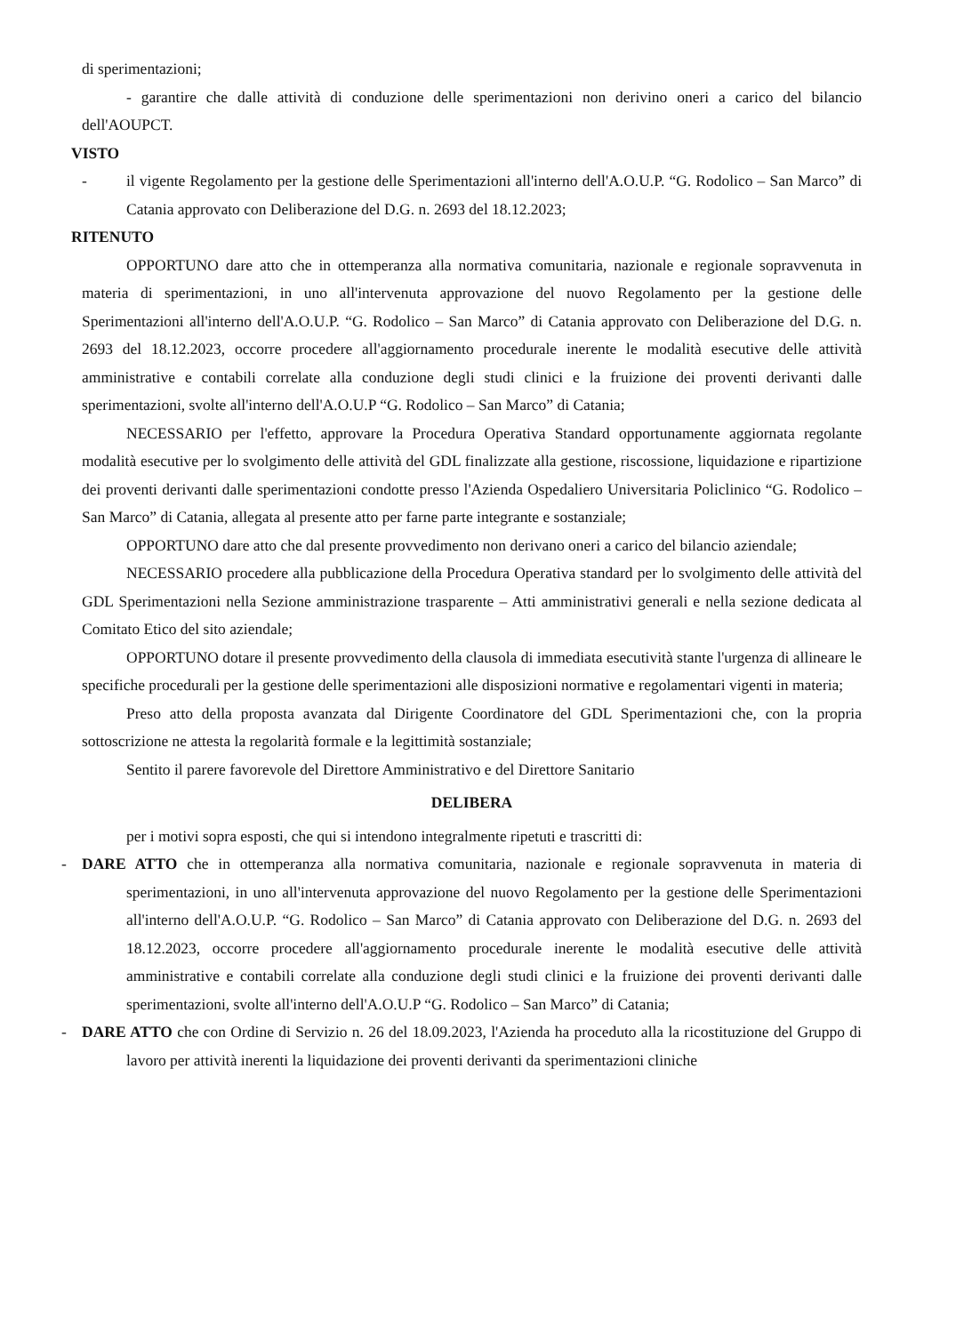di sperimentazioni;
- garantire che dalle attività di conduzione delle sperimentazioni non derivino oneri a carico del bilancio dell'AOUPCT.
VISTO
- il vigente Regolamento per la gestione delle Sperimentazioni all'interno dell'A.O.U.P. “G. Rodolico – San Marco” di Catania approvato con Deliberazione del D.G. n. 2693 del 18.12.2023;
RITENUTO
OPPORTUNO dare atto che in ottemperanza alla normativa comunitaria, nazionale e regionale sopravvenuta in materia di sperimentazioni, in uno all'intervenuta approvazione del nuovo Regolamento per la gestione delle Sperimentazioni all'interno dell'A.O.U.P. “G. Rodolico – San Marco” di Catania approvato con Deliberazione del D.G. n. 2693 del 18.12.2023, occorre procedere all'aggiornamento procedurale inerente le modalità esecutive delle attività amministrative e contabili correlate alla conduzione degli studi clinici e la fruizione dei proventi derivanti dalle sperimentazioni, svolte all'interno dell'A.O.U.P “G. Rodolico – San Marco” di Catania;
NECESSARIO per l'effetto, approvare la Procedura Operativa Standard opportunamente aggiornata regolante modalità esecutive per lo svolgimento delle attività del GDL finalizzate alla gestione, riscossione, liquidazione e ripartizione dei proventi derivanti dalle sperimentazioni condotte presso l'Azienda Ospedaliero Universitaria Policlinico “G. Rodolico – San Marco” di Catania, allegata al presente atto per farne parte integrante e sostanziale;
OPPORTUNO dare atto che dal presente provvedimento non derivano oneri a carico del bilancio aziendale;
NECESSARIO procedere alla pubblicazione della Procedura Operativa standard per lo svolgimento delle attività del GDL Sperimentazioni nella Sezione amministrazione trasparente – Atti amministrativi generali e nella sezione dedicata al Comitato Etico del sito aziendale;
OPPORTUNO dotare il presente provvedimento della clausola di immediata esecutività stante l'urgenza di allineare le specifiche procedurali per la gestione delle sperimentazioni alle disposizioni normative e regolamentari vigenti in materia;
Preso atto della proposta avanzata dal Dirigente Coordinatore del GDL Sperimentazioni che, con la propria sottoscrizione ne attesta la regolarità formale e la legittimità sostanziale;
Sentito il parere favorevole del Direttore Amministrativo e del Direttore Sanitario
DELIBERA
per i motivi sopra esposti, che qui si intendono integralmente ripetuti e trascritti di:
- DARE ATTO che in ottemperanza alla normativa comunitaria, nazionale e regionale sopravvenuta in materia di sperimentazioni, in uno all'intervenuta approvazione del nuovo Regolamento per la gestione delle Sperimentazioni all'interno dell'A.O.U.P. “G. Rodolico – San Marco” di Catania approvato con Deliberazione del D.G. n. 2693 del 18.12.2023, occorre procedere all'aggiornamento procedurale inerente le modalità esecutive delle attività amministrative e contabili correlate alla conduzione degli studi clinici e la fruizione dei proventi derivanti dalle sperimentazioni, svolte all'interno dell'A.O.U.P “G. Rodolico – San Marco” di Catania;
- DARE ATTO che con Ordine di Servizio n. 26 del 18.09.2023, l'Azienda ha proceduto alla la ricostituzione del Gruppo di lavoro per attività inerenti la liquidazione dei proventi derivanti da sperimentazioni cliniche